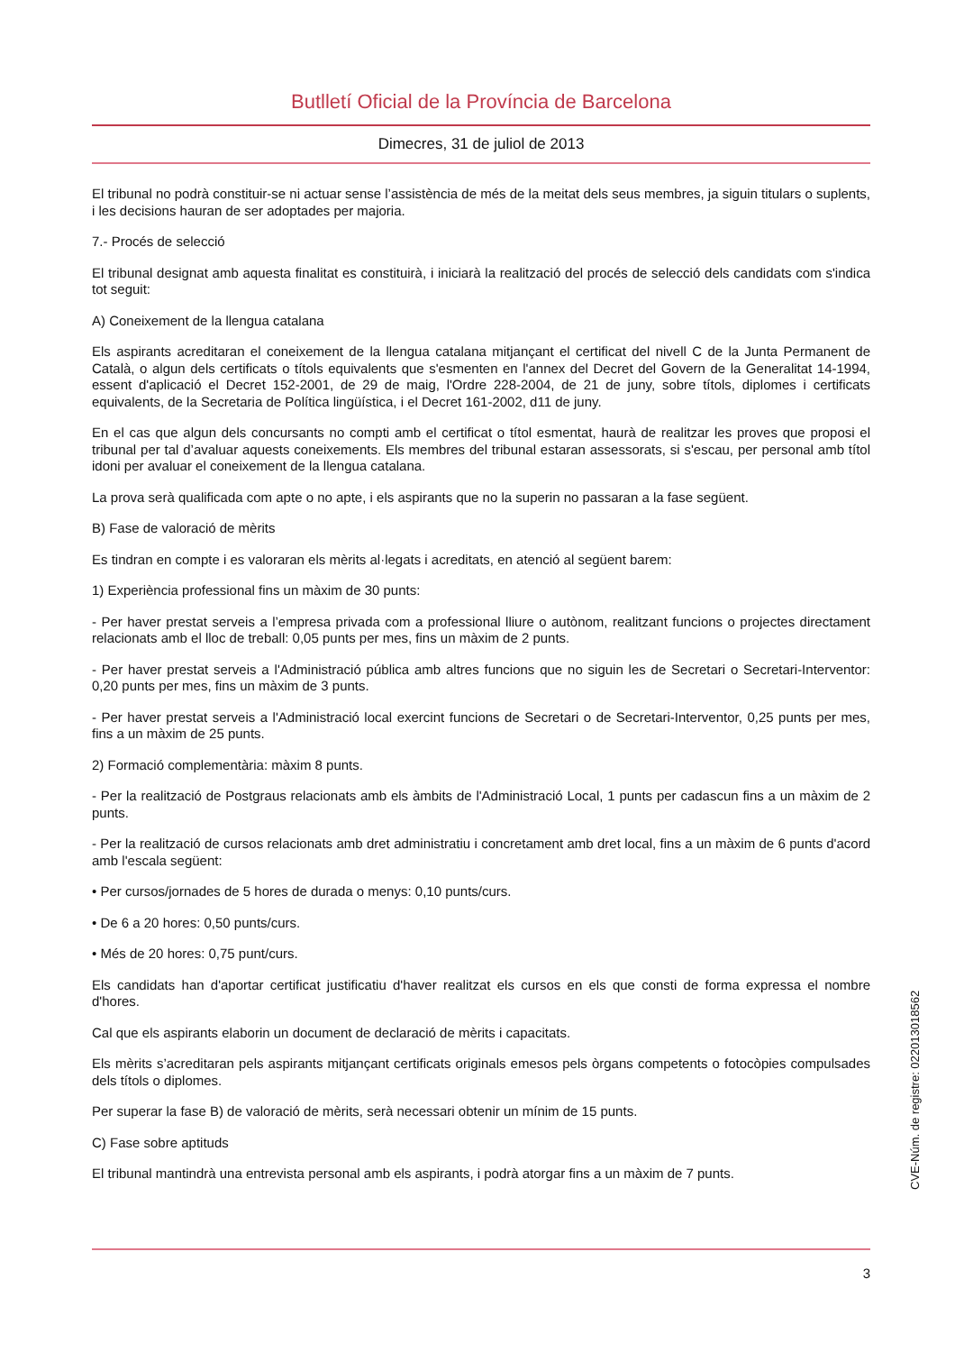Butlletí Oficial de la Província de Barcelona
Dimecres, 31 de juliol de 2013
El tribunal no podrà constituir-se ni actuar sense l’assistència de més de la meitat dels seus membres, ja siguin titulars o suplents, i les decisions hauran de ser adoptades per majoria.
7.- Procés de selecció
El tribunal designat amb aquesta finalitat es constituirà, i iniciarà la realització del procés de selecció dels candidats com s'indica tot seguit:
A) Coneixement de la llengua catalana
Els aspirants acreditaran el coneixement de la llengua catalana mitjançant el certificat del nivell C de la Junta Permanent de Català, o algun dels certificats o títols equivalents que s'esmenten en l'annex del Decret del Govern de la Generalitat 14-1994, essent d'aplicació el Decret 152-2001, de 29 de maig, l'Ordre 228-2004, de 21 de juny, sobre títols, diplomes i certificats equivalents, de la Secretaria de Política lingüística, i el Decret 161-2002, d11 de juny.
En el cas que algun dels concursants no compti amb el certificat o títol esmentat, haurà de realitzar les proves que proposi el tribunal per tal d’avaluar aquests coneixements. Els membres del tribunal estaran assessorats, si s'escau, per personal amb títol idoni per avaluar el coneixement de la llengua catalana.
La prova serà qualificada com apte o no apte, i els aspirants que no la superin no passaran a la fase següent.
B) Fase de valoració de mèrits
Es tindran en compte i es valoraran els mèrits al·legats i acreditats, en atenció al següent barem:
1) Experiència professional fins un màxim de 30 punts:
- Per haver prestat serveis a l’empresa privada com a professional lliure o autònom, realitzant funcions o projectes directament relacionats amb el lloc de treball: 0,05 punts per mes, fins un màxim de 2 punts.
- Per haver prestat serveis a l'Administració pública amb altres funcions que no siguin les de Secretari o Secretari-Interventor: 0,20 punts per mes, fins un màxim de 3 punts.
- Per haver prestat serveis a l'Administració local exercint funcions de Secretari o de Secretari-Interventor, 0,25 punts per mes, fins a un màxim de 25 punts.
2) Formació complementària: màxim 8 punts.
- Per la realització de Postgraus relacionats amb els àmbits de l'Administració Local, 1 punts per cadascun fins a un màxim de 2 punts.
- Per la realització de cursos relacionats amb dret administratiu i concretament amb dret local, fins a un màxim de 6 punts d'acord amb l'escala següent:
• Per cursos/jornades de 5 hores de durada o menys: 0,10 punts/curs.
• De 6 a 20 hores: 0,50 punts/curs.
• Més de 20 hores: 0,75 punt/curs.
Els candidats han d'aportar certificat justificatiu d'haver realitzat els cursos en els que consti de forma expressa el nombre d'hores.
Cal que els aspirants elaborin un document de declaració de mèrits i capacitats.
Els mèrits s’acreditaran pels aspirants mitjançant certificats originals emesos pels òrgans competents o fotocòpies compulsades dels títols o diplomes.
Per superar la fase B) de valoració de mèrits, serà necessari obtenir un mínim de 15 punts.
C) Fase sobre aptituds
El tribunal mantindrà una entrevista personal amb els aspirants, i podrà atorgar fins a un màxim de 7 punts.
CVE-Núm. de registre: 022013018562
3